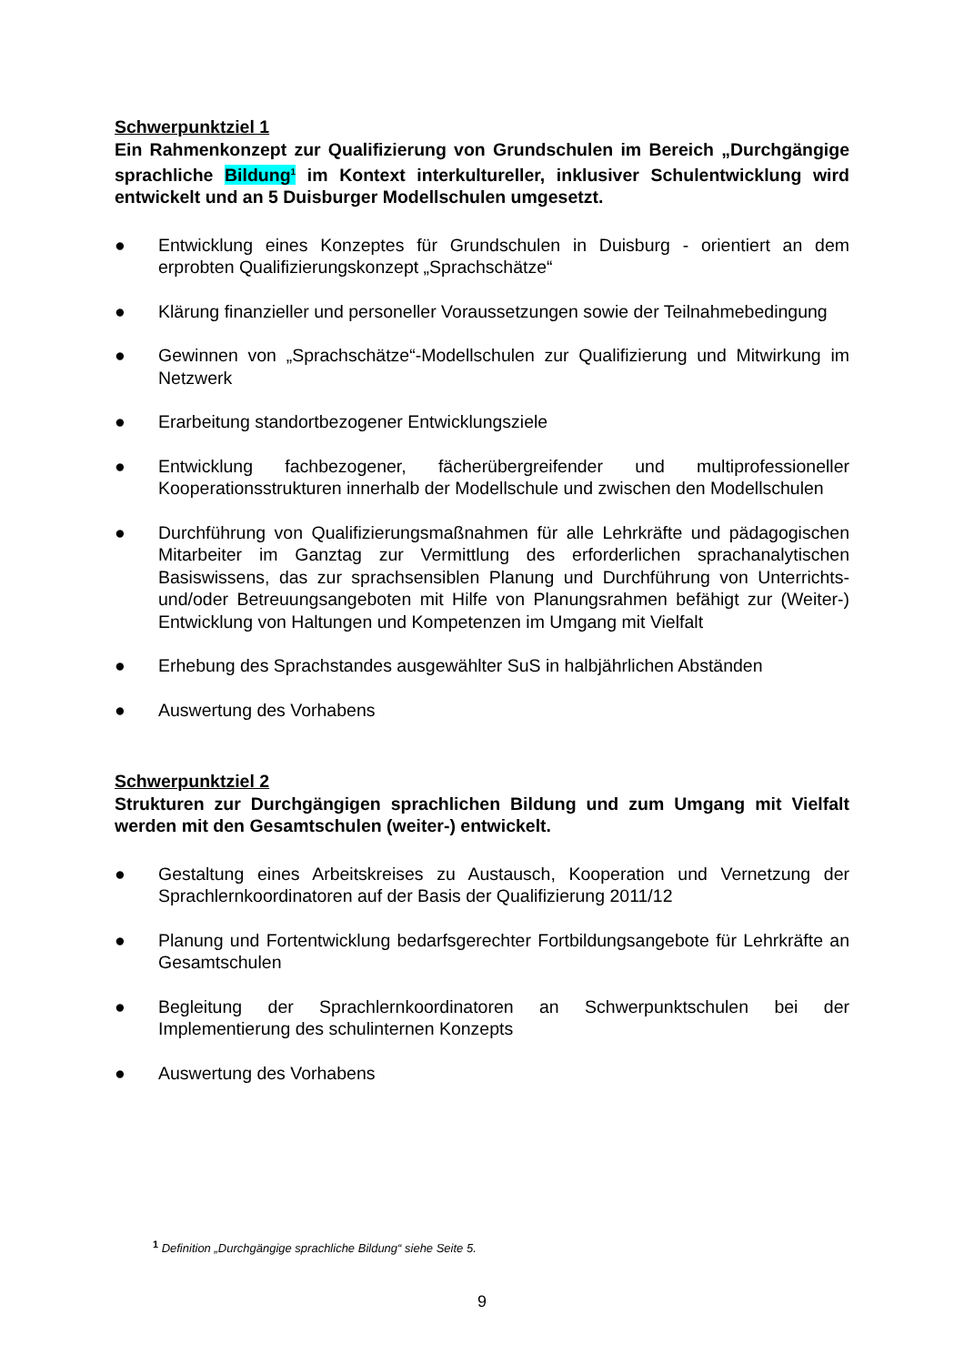Schwerpunktziel 1
Ein Rahmenkonzept zur Qualifizierung von Grundschulen im Bereich „Durchgängige sprachliche Bildung<sup>1</sup> im Kontext interkultureller, inklusiver Schulentwicklung wird entwickelt und an 5 Duisburger Modellschulen umgesetzt.
● Entwicklung eines Konzeptes für Grundschulen in Duisburg - orientiert an dem erprobten Qualifizierungskonzept „Sprachschätze“
● Klärung finanzieller und personeller Voraussetzungen sowie der Teilnahmebedingung
● Gewinnen von „Sprachschätze“-Modellschulen zur Qualifizierung und Mitwirkung im Netzwerk
● Erarbeitung standortbezogener Entwicklungsziele
● Entwicklung fachbezogener, fächerübergreifender und multiprofessioneller Kooperationsstrukturen innerhalb der Modellschule und zwischen den Modellschulen
● Durchführung von Qualifizierungsmaßnahmen für alle Lehrkräfte und pädagogischen Mitarbeiter im Ganztag zur Vermittlung des erforderlichen sprachanalytischen Basiswissens, das zur sprachsensiblen Planung und Durchführung von Unterrichts- und/oder Betreuungsangeboten mit Hilfe von Planungsrahmen befähigt zur (Weiter-) Entwicklung von Haltungen und Kompetenzen im Umgang mit Vielfalt
● Erhebung des Sprachstandes ausgewählter SuS in halbjährlichen Abständen
● Auswertung des Vorhabens
Schwerpunktziel 2
Strukturen zur Durchgängigen sprachlichen Bildung und zum Umgang mit Vielfalt werden mit den Gesamtschulen (weiter-) entwickelt.
● Gestaltung eines Arbeitskreises zu Austausch, Kooperation und Vernetzung der Sprachlernkoordinatoren auf der Basis der Qualifizierung 2011/12
● Planung und Fortentwicklung bedarfsgerechter Fortbildungsangebote für Lehrkräfte an Gesamtschulen
● Begleitung der Sprachlernkoordinatoren an Schwerpunktschulen bei der Implementierung des schulinternen Konzepts
● Auswertung des Vorhabens
<sup>1</sup> Definition „Durchgängige sprachliche Bildung“ siehe Seite 5.
9